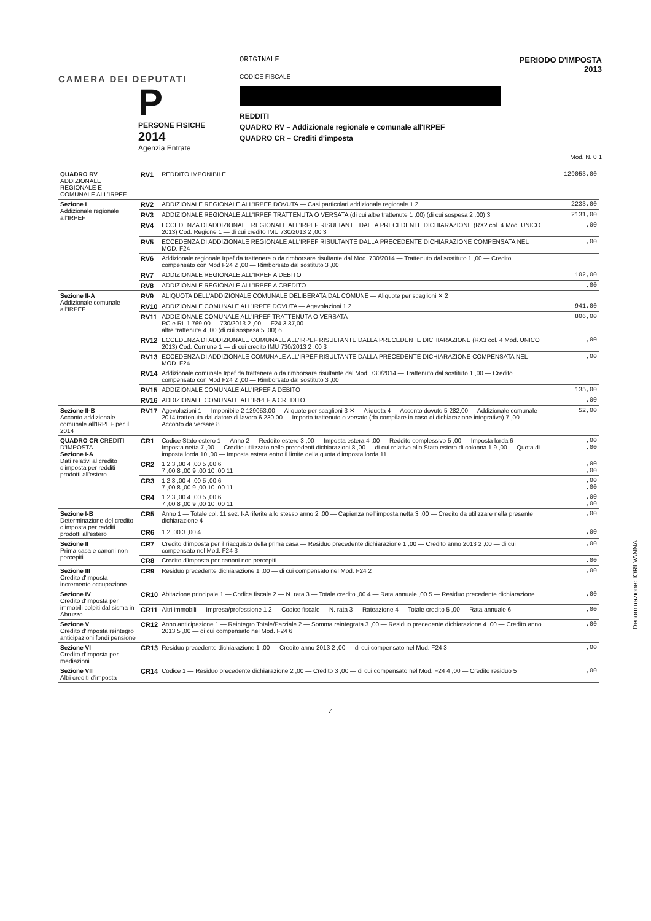CAMERA DEI DEPUTATI
P
PERSONE FISICHE
2014
Agenzia Entrate
ORIGINALE
CODICE FISCALE
REDDITI
QUADRO RV – Addizionale regionale e comunale all'IRPEF
QUADRO CR – Crediti d'imposta
PERIODO D'IMPOSTA 2013
Mod. N. 0 1
| QUADRO RV ADDIZIONALE REGIONALE E COMUNALE ALL'IRPEF | RV1 | REDDITO IMPONIBILE | 129053,00 |
| Sezione I Addizionale regionale all'IRPEF | RV2 | ADDIZIONALE REGIONALE ALL'IRPEF DOVUTA — Casi particolari addizionale regionale 1 2 | 2233,00 |
| | RV3 | ADDIZIONALE REGIONALE ALL'IRPEF TRATTENUTA O VERSATA (di cui altre trattenute 1 ,00) (di cui sospesa 2 ,00) 3 | 2131,00 |
| | RV4 | ECCEDENZA DI ADDIZIONALE REGIONALE ALL'IRPEF RISULTANTE DALLA PRECEDENTE DICHIARAZIONE (RX2 col. 4 Mod. UNICO 2013) Cod. Regione 1 — di cui credito IMU 730/2013 2 ,00 3 | ,00 |
| | RV5 | ECCEDENZA DI ADDIZIONALE REGIONALE ALL'IRPEF RISULTANTE DALLA PRECEDENTE DICHIARAZIONE COMPENSATA NEL MOD. F24 | ,00 |
| | RV6 | Addizionale regionale Irpef da trattenere o da rimborsare risultante dal Mod. 730/2014 — Trattenuto dal sostituto 1 ,00 — Credito compensato con Mod F24 2 ,00 — Rimborsato dal sostituto 3 ,00 | |
| | RV7 | ADDIZIONALE REGIONALE ALL'IRPEF A DEBITO | 102,00 |
| | RV8 | ADDIZIONALE REGIONALE ALL'IRPEF A CREDITO | ,00 |
| Sezione II-A Addizionale comunale all'IRPEF | RV9 | ALIQUOTA DELL'ADDIZIONALE COMUNALE DELIBERATA DAL COMUNE — Aliquote per scaglioni ✕ 2 | |
| | RV10 | ADDIZIONALE COMUNALE ALL'IRPEF DOVUTA — Agevolazioni 1 2 | 941,00 |
| | RV11 | ADDIZIONALE COMUNALE ALL'IRPEF TRATTENUTA O VERSATA RC e RL 1 769,00 — 730/2013 2 ,00 — F24 3 37,00 altre trattenute 4 ,00 (di cui sospesa 5 ,00) 6 | 806,00 |
| | RV12 | ECCEDENZA DI ADDIZIONALE COMUNALE ALL'IRPEF RISULTANTE DALLA PRECEDENTE DICHIARAZIONE (RX3 col. 4 Mod. UNICO 2013) Cod. Comune 1 — di cui credito IMU 730/2013 2 ,00 3 | ,00 |
| | RV13 | ECCEDENZA DI ADDIZIONALE COMUNALE ALL'IRPEF RISULTANTE DALLA PRECEDENTE DICHIARAZIONE COMPENSATA NEL MOD. F24 | ,00 |
| | RV14 | Addizionale comunale Irpef da trattenere o da rimborsare risultante dal Mod. 730/2014 — Trattenuto dal sostituto 1 ,00 — Credito compensato con Mod F24 2 ,00 — Rimborsato dal sostituto 3 ,00 | |
| | RV15 | ADDIZIONALE COMUNALE ALL'IRPEF A DEBITO | 135,00 |
| | RV16 | ADDIZIONALE COMUNALE ALL'IRPEF A CREDITO | ,00 |
| Sezione II-B Acconto addizionale comunale all'IRPEF per il 2014 | RV17 | Agevolazioni 1 — Imponibile 2 129053,00 — Aliquote per scaglioni 3 ✕ — Aliquota 4 — Acconto dovuto 5 282,00 — Addizionale comunale 2014 trattenuta dal datore di lavoro 6 230,00 — Importo trattenuto o versato (da compilare in caso di dichiarazione integrativa) 7 ,00 — Acconto da versare 8 | 52,00 |
| QUADRO CR CREDITI D'IMPOSTA Sezione I-A Dati relativi al credito d'imposta per redditi prodotti all'estero | CR1 | Codice Stato estero 1 — Anno 2 — Reddito estero 3 ,00 — Imposta estera 4 ,00 — Reddito complessivo 5 ,00 — Imposta lorda 6 Imposta netta 7 ,00 — Credito utilizzato nelle precedenti dichiarazioni 8 ,00 — di cui relativo allo Stato estero di colonna 1 9 ,00 — Quota di imposta lorda 10 ,00 — Imposta estera entro il limite della quota d'imposta lorda 11 | ,00 ,00 |
| | CR2 | 1 2 3 ,00 4 ,00 5 ,00 6 7 ,00 8 ,00 9 ,00 10 ,00 11 | ,00 ,00 |
| | CR3 | 1 2 3 ,00 4 ,00 5 ,00 6 7 ,00 8 ,00 9 ,00 10 ,00 11 | ,00 ,00 |
| | CR4 | 1 2 3 ,00 4 ,00 5 ,00 6 7 ,00 8 ,00 9 ,00 10 ,00 11 | ,00 ,00 |
| Sezione I-B Determinazione del credito d'imposta per redditi prodotti all'estero | CR5 | Anno 1 — Totale col. 11 sez. I-A riferite allo stesso anno 2 ,00 — Capienza nell'imposta netta 3 ,00 — Credito da utilizzare nella presente dichiarazione 4 | ,00 |
| | CR6 | 1 2 ,00 3 ,00 4 | ,00 |
| Sezione II Prima casa e canoni non percepiti | CR7 | Credito d'imposta per il riacquisto della prima casa — Residuo precedente dichiarazione 1 ,00 — Credito anno 2013 2 ,00 — di cui compensato nel Mod. F24 3 | ,00 |
| | CR8 | Credito d'imposta per canoni non percepiti | ,00 |
| Sezione III Credito d'imposta incremento occupazione | CR9 | Residuo precedente dichiarazione 1 ,00 — di cui compensato nel Mod. F24 2 | ,00 |
| Sezione IV Credito d'imposta per immobili colpiti dal sisma in Abruzzo | CR10 | Abitazione principale 1 — Codice fiscale 2 — N. rata 3 — Totale credito ,00 4 — Rata annuale ,00 5 — Residuo precedente dichiarazione | ,00 |
| | CR11 | Altri immobili — Impresa/professione 1 2 — Codice fiscale — N. rata 3 — Rateazione 4 — Totale credito 5 ,00 — Rata annuale 6 | ,00 |
| Sezione V Credito d'imposta reintegro anticipazioni fondi pensione | CR12 | Anno anticipazione 1 — Reintegro Totale/Parziale 2 — Somma reintegrata 3 ,00 — Residuo precedente dichiarazione 4 ,00 — Credito anno 2013 5 ,00 — di cui compensato nel Mod. F24 6 | ,00 |
| Sezione VI Credito d'imposta per mediazioni | CR13 | Residuo precedente dichiarazione 1 ,00 — Credito anno 2013 2 ,00 — di cui compensato nel Mod. F24 3 | ,00 |
| Sezione VII Altri crediti d'imposta | CR14 | Codice 1 — Residuo precedente dichiarazione 2 ,00 — Credito 3 ,00 — di cui compensato nel Mod. F24 4 ,00 — Credito residuo 5 | ,00 |
7
Denominazione: IORI VANNA